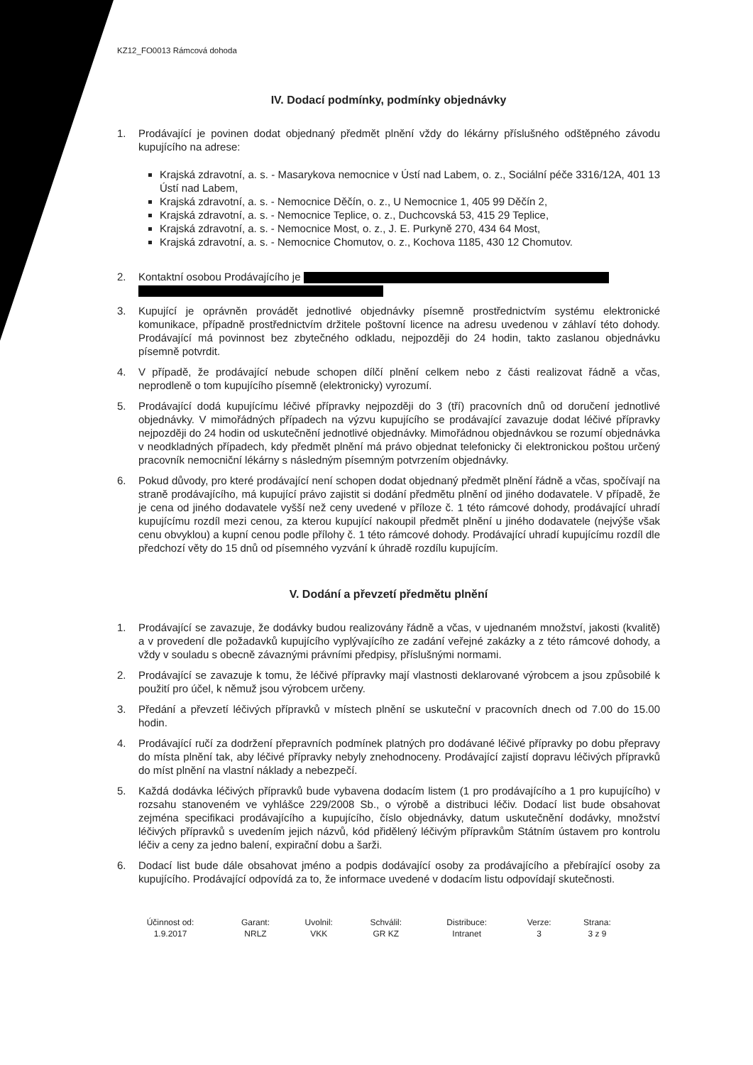KZ12_FO0013 Rámcová dohoda
IV. Dodací podmínky, podmínky objednávky
1. Prodávající je povinen dodat objednaný předmět plnění vždy do lékárny příslušného odštěpného závodu kupujícího na adrese:
Krajská zdravotní, a. s. - Masarykova nemocnice v Ústí nad Labem, o. z., Sociální péče 3316/12A, 401 13 Ústí nad Labem,
Krajská zdravotní, a. s. - Nemocnice Děčín, o. z., U Nemocnice 1, 405 99 Děčín 2,
Krajská zdravotní, a. s. - Nemocnice Teplice, o. z., Duchcovská 53, 415 29 Teplice,
Krajská zdravotní, a. s. - Nemocnice Most, o. z., J. E. Purkyně 270, 434 64 Most,
Krajská zdravotní, a. s. - Nemocnice Chomutov, o. z., Kochova 1185, 430 12 Chomutov.
2. Kontaktní osobou Prodávajícího je
3. Kupující je oprávněn provádět jednotlivé objednávky písemně prostřednictvím systému elektronické komunikace, případně prostřednictvím držitele poštovní licence na adresu uvedenou v záhlaví této dohody. Prodávající má povinnost bez zbytečného odkladu, nejpozději do 24 hodin, takto zaslanou objednávku písemně potvrdit.
4. V případě, že prodávající nebude schopen dílčí plnění celkem nebo z části realizovat řádně a včas, neprodleně o tom kupujícího písemně (elektronicky) vyrozumí.
5. Prodávající dodá kupujícímu léčivé přípravky nejpozději do 3 (tří) pracovních dnů od doručení jednotlivé objednávky. V mimořádných případech na výzvu kupujícího se prodávající zavazuje dodat léčivé přípravky nejpozději do 24 hodin od uskutečnění jednotlivé objednávky. Mimořádnou objednávkou se rozumí objednávka v neodkladných případech, kdy předmět plnění má právo objednat telefonicky či elektronickou poštou určený pracovník nemocniční lékárny s následným písemným potvrzením objednávky.
6. Pokud důvody, pro které prodávající není schopen dodat objednaný předmět plnění řádně a včas, spočívají na straně prodávajícího, má kupující právo zajistit si dodání předmětu plnění od jiného dodavatele. V případě, že je cena od jiného dodavatele vyšší než ceny uvedené v příloze č. 1 této rámcové dohody, prodávající uhradí kupujícímu rozdíl mezi cenou, za kterou kupující nakoupil předmět plnění u jiného dodavatele (nejvýše však cenu obvyklou) a kupní cenou podle přílohy č. 1 této rámcové dohody. Prodávající uhradí kupujícímu rozdíl dle předchozí věty do 15 dnů od písemného vyzvání k úhradě rozdílu kupujícím.
V. Dodání a převzetí předmětu plnění
1. Prodávající se zavazuje, že dodávky budou realizovány řádně a včas, v ujednaném množství, jakosti (kvalitě) a v provedení dle požadavků kupujícího vyplývajícího ze zadání veřejné zakázky a z této rámcové dohody, a vždy v souladu s obecně závaznými právními předpisy, příslušnými normami.
2. Prodávající se zavazuje k tomu, že léčivé přípravky mají vlastnosti deklarované výrobcem a jsou způsobilé k použití pro účel, k němuž jsou výrobcem určeny.
3. Předání a převzetí léčivých přípravků v místech plnění se uskuteční v pracovních dnech od 7.00 do 15.00 hodin.
4. Prodávající ručí za dodržení přepravních podmínek platných pro dodávané léčivé přípravky po dobu přepravy do místa plnění tak, aby léčivé přípravky nebyly znehodnoceny. Prodávající zajistí dopravu léčivých přípravků do míst plnění na vlastní náklady a nebezpečí.
5. Každá dodávka léčivých přípravků bude vybavena dodacím listem (1 pro prodávajícího a 1 pro kupujícího) v rozsahu stanoveném ve vyhlášce 229/2008 Sb., o výrobě a distribuci léčiv. Dodací list bude obsahovat zejména specifikaci prodávajícího a kupujícího, číslo objednávky, datum uskutečnění dodávky, množství léčivých přípravků s uvedením jejich názvů, kód přidělený léčivým přípravkům Státním ústavem pro kontrolu léčiv a ceny za jedno balení, expirační dobu a šarži.
6. Dodací list bude dále obsahovat jméno a podpis dodávající osoby za prodávajícího a přebírající osoby za kupujícího. Prodávající odpovídá za to, že informace uvedené v dodacím listu odpovídají skutečnosti.
| Účinnost od: | Garant: | Uvolnil: | Schválil: | Distribuce: | Verze: | Strana: |
| 1.9.2017 | NRLZ | VKK | GR KZ | Intranet | 3 | 3 z 9 |